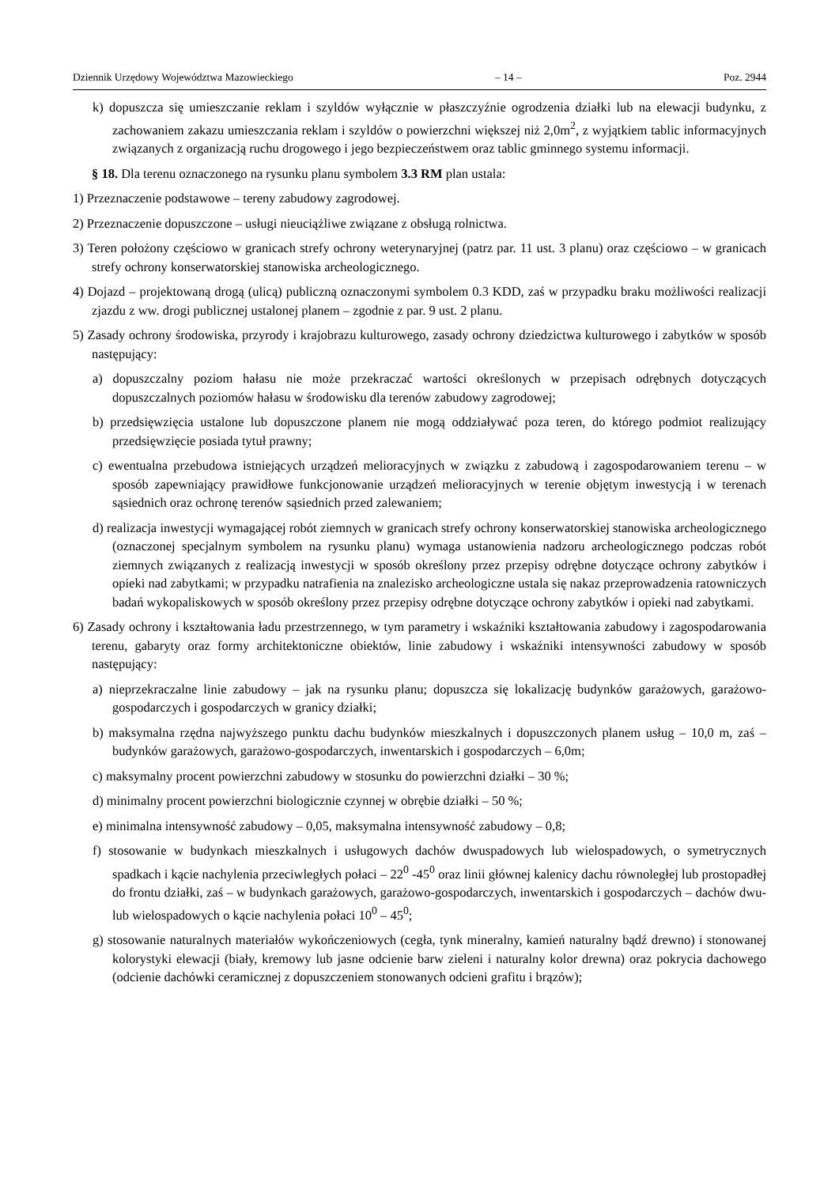Dziennik Urzędowy Województwa Mazowieckiego – 14 – Poz. 2944
k) dopuszcza się umieszczanie reklam i szyldów wyłącznie w płaszczyźnie ogrodzenia działki lub na elewacji budynku, z zachowaniem zakazu umieszczania reklam i szyldów o powierzchni większej niż 2,0m<sup>2</sup>, z wyjątkiem tablic informacyjnych związanych z organizacją ruchu drogowego i jego bezpieczeństwem oraz tablic gminnego systemu informacji.
§ 18. Dla terenu oznaczonego na rysunku planu symbolem 3.3 RM plan ustala:
1) Przeznaczenie podstawowe – tereny zabudowy zagrodowej.
2) Przeznaczenie dopuszczone – usługi nieuciążliwe związane z obsługą rolnictwa.
3) Teren położony częściowo w granicach strefy ochrony weterynaryjnej (patrz par. 11 ust. 3 planu) oraz częściowo – w granicach strefy ochrony konserwatorskiej stanowiska archeologicznego.
4) Dojazd – projektowaną drogą (ulicą) publiczną oznaczonymi symbolem 0.3 KDD, zaś w przypadku braku możliwości realizacji zjazdu z ww. drogi publicznej ustalonej planem – zgodnie z par. 9 ust. 2 planu.
5) Zasady ochrony środowiska, przyrody i krajobrazu kulturowego, zasady ochrony dziedzictwa kulturowego i zabytków w sposób następujący:
a) dopuszczalny poziom hałasu nie może przekraczać wartości określonych w przepisach odrębnych dotyczących dopuszczalnych poziomów hałasu w środowisku dla terenów zabudowy zagrodowej;
b) przedsięwzięcia ustalone lub dopuszczone planem nie mogą oddziaływać poza teren, do którego podmiot realizujący przedsięwzięcie posiada tytuł prawny;
c) ewentualna przebudowa istniejących urządzeń melioracyjnych w związku z zabudową i zagospodarowaniem terenu – w sposób zapewniający prawidłowe funkcjonowanie urządzeń melioracyjnych w terenie objętym inwestycją i w terenach sąsiednich oraz ochronę terenów sąsiednich przed zalewaniem;
d) realizacja inwestycji wymagającej robót ziemnych w granicach strefy ochrony konserwatorskiej stanowiska archeologicznego (oznaczonej specjalnym symbolem na rysunku planu) wymaga ustanowienia nadzoru archeologicznego podczas robót ziemnych związanych z realizacją inwestycji w sposób określony przez przepisy odrębne dotyczące ochrony zabytków i opieki nad zabytkami; w przypadku natrafienia na znalezisko archeologiczne ustala się nakaz przeprowadzenia ratowniczych badań wykopaliskowych w sposób określony przez przepisy odrębne dotyczące ochrony zabytków i opieki nad zabytkami.
6) Zasady ochrony i kształtowania ładu przestrzennego, w tym parametry i wskaźniki kształtowania zabudowy i zagospodarowania terenu, gabaryty oraz formy architektoniczne obiektów, linie zabudowy i wskaźniki intensywności zabudowy w sposób następujący:
a) nieprzekraczalne linie zabudowy – jak na rysunku planu; dopuszcza się lokalizację budynków garażowych, garażowo-gospodarczych i gospodarczych w granicy działki;
b) maksymalna rzędna najwyższego punktu dachu budynków mieszkalnych i dopuszczonych planem usług – 10,0 m, zaś – budynków garażowych, garażowo-gospodarczych, inwentarskich i gospodarczych – 6,0m;
c) maksymalny procent powierzchni zabudowy w stosunku do powierzchni działki – 30 %;
d) minimalny procent powierzchni biologicznie czynnej w obrębie działki – 50 %;
e) minimalna intensywność zabudowy – 0,05, maksymalna intensywność zabudowy – 0,8;
f) stosowanie w budynkach mieszkalnych i usługowych dachów dwuspadowych lub wielospadowych, o symetrycznych spadkach i kącie nachylenia przeciwległych połaci – 22<sup>0</sup> -45<sup>0</sup> oraz linii głównej kalenicy dachu równoległej lub prostopadłej do frontu działki, zaś – w budynkach garażowych, garażowo-gospodarczych, inwentarskich i gospodarczych – dachów dwu- lub wielospadowych o kącie nachylenia połaci 10<sup>0</sup> – 45<sup>0</sup>;
g) stosowanie naturalnych materiałów wykończeniowych (cegła, tynk mineralny, kamień naturalny bądź drewno) i stonowanej kolorystyki elewacji (biały, kremowy lub jasne odcienie barw zieleni i naturalny kolor drewna) oraz pokrycia dachowego (odcienie dachówki ceramicznej z dopuszczeniem stonowanych odcieni grafitu i brązów);